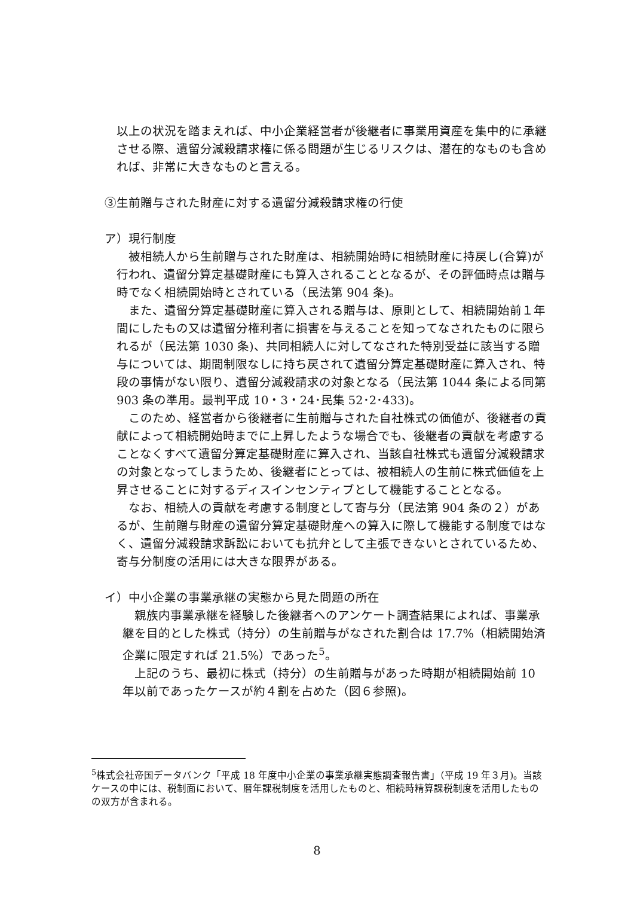以上の状況を踏まえれば、中小企業経営者が後継者に事業用資産を集中的に承継させる際、遺留分減殺請求権に係る問題が生じるリスクは、潜在的なものも含めれば、非常に大きなものと言える。
③生前贈与された財産に対する遺留分減殺請求権の行使
ア）現行制度
　被相続人から生前贈与された財産は、相続開始時に相続財産に持戻し(合算)が行われ、遺留分算定基礎財産にも算入されることとなるが、その評価時点は贈与時でなく相続開始時とされている（民法第 904 条)。
　また、遺留分算定基礎財産に算入される贈与は、原則として、相続開始前１年間にしたもの又は遺留分権利者に損害を与えることを知ってなされたものに限られるが（民法第 1030 条)、共同相続人に対してなされた特別受益に該当する贈与については、期間制限なしに持ち戻されて遺留分算定基礎財産に算入され、特段の事情がない限り、遺留分減殺請求の対象となる（民法第 1044 条による同第 903 条の準用。最判平成 10・3・24･民集 52･2･433)。
　このため、経営者から後継者に生前贈与された自社株式の価値が、後継者の貢献によって相続開始時までに上昇したような場合でも、後継者の貢献を考慮することなくすべて遺留分算定基礎財産に算入され、当該自社株式も遺留分減殺請求の対象となってしまうため、後継者にとっては、被相続人の生前に株式価値を上昇させることに対するディスインセンティブとして機能することとなる。
　なお、相続人の貢献を考慮する制度として寄与分（民法第 904 条の２）があるが、生前贈与財産の遺留分算定基礎財産への算入に際して機能する制度ではなく、遺留分減殺請求訴訟においても抗弁として主張できないとされているため、寄与分制度の活用には大きな限界がある。
イ）中小企業の事業承継の実態から見た問題の所在
　親族内事業承継を経験した後継者へのアンケート調査結果によれば、事業承継を目的とした株式（持分）の生前贈与がなされた割合は 17.7%（相続開始済企業に限定すれば 21.5%）であった<sup>5</sup>。
　上記のうち、最初に株式（持分）の生前贈与があった時期が相続開始前 10 年以前であったケースが約４割を占めた（図６参照)。
<sup>5</sup> 株式会社帝国データバンク「平成 18 年度中小企業の事業承継実態調査報告書」（平成 19 年３月)。当該ケースの中には、税制面において、暦年課税制度を活用したものと、相続時精算課税制度を活用したものの双方が含まれる。
8